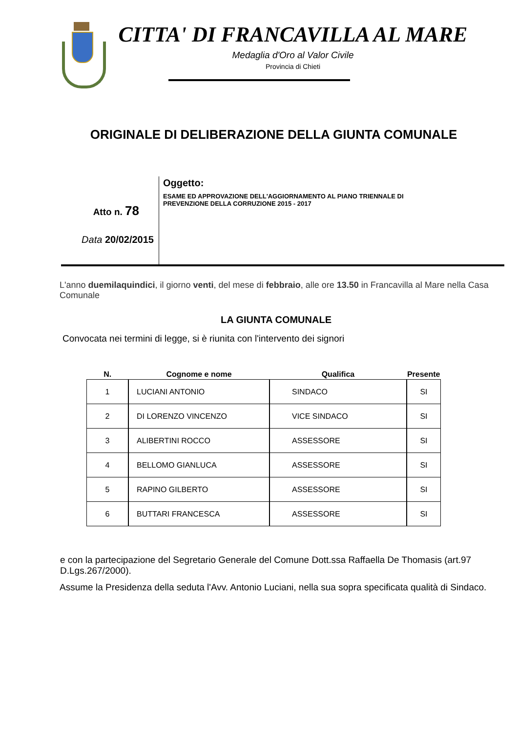CITTA' DI FRANCAVILLA AL MARE
Medaglia d'Oro al Valor Civile
Provincia di Chieti
ORIGINALE DI DELIBERAZIONE DELLA GIUNTA COMUNALE
Atto n. 78
Data 20/02/2015
Oggetto:
ESAME ED APPROVAZIONE DELL'AGGIORNAMENTO AL PIANO TRIENNALE DI
PREVENZIONE DELLA CORRUZIONE 2015 - 2017
L'anno duemilaquindici, il giorno venti, del mese di febbraio, alle ore 13.50 in Francavilla al Mare nella Casa Comunale
LA GIUNTA COMUNALE
Convocata nei termini di legge, si è riunita con l'intervento dei signori
| N. | Cognome e nome | Qualifica | Presente |
| --- | --- | --- | --- |
| 1 | LUCIANI ANTONIO | SINDACO | SI |
| 2 | DI LORENZO VINCENZO | VICE SINDACO | SI |
| 3 | ALIBERTINI ROCCO | ASSESSORE | SI |
| 4 | BELLOMO GIANLUCA | ASSESSORE | SI |
| 5 | RAPINO GILBERTO | ASSESSORE | SI |
| 6 | BUTTARI FRANCESCA | ASSESSORE | SI |
e con la partecipazione del Segretario Generale del Comune Dott.ssa Raffaella De Thomasis (art.97 D.Lgs.267/2000).
Assume la Presidenza della seduta l'Avv. Antonio Luciani, nella sua sopra specificata qualità di Sindaco.